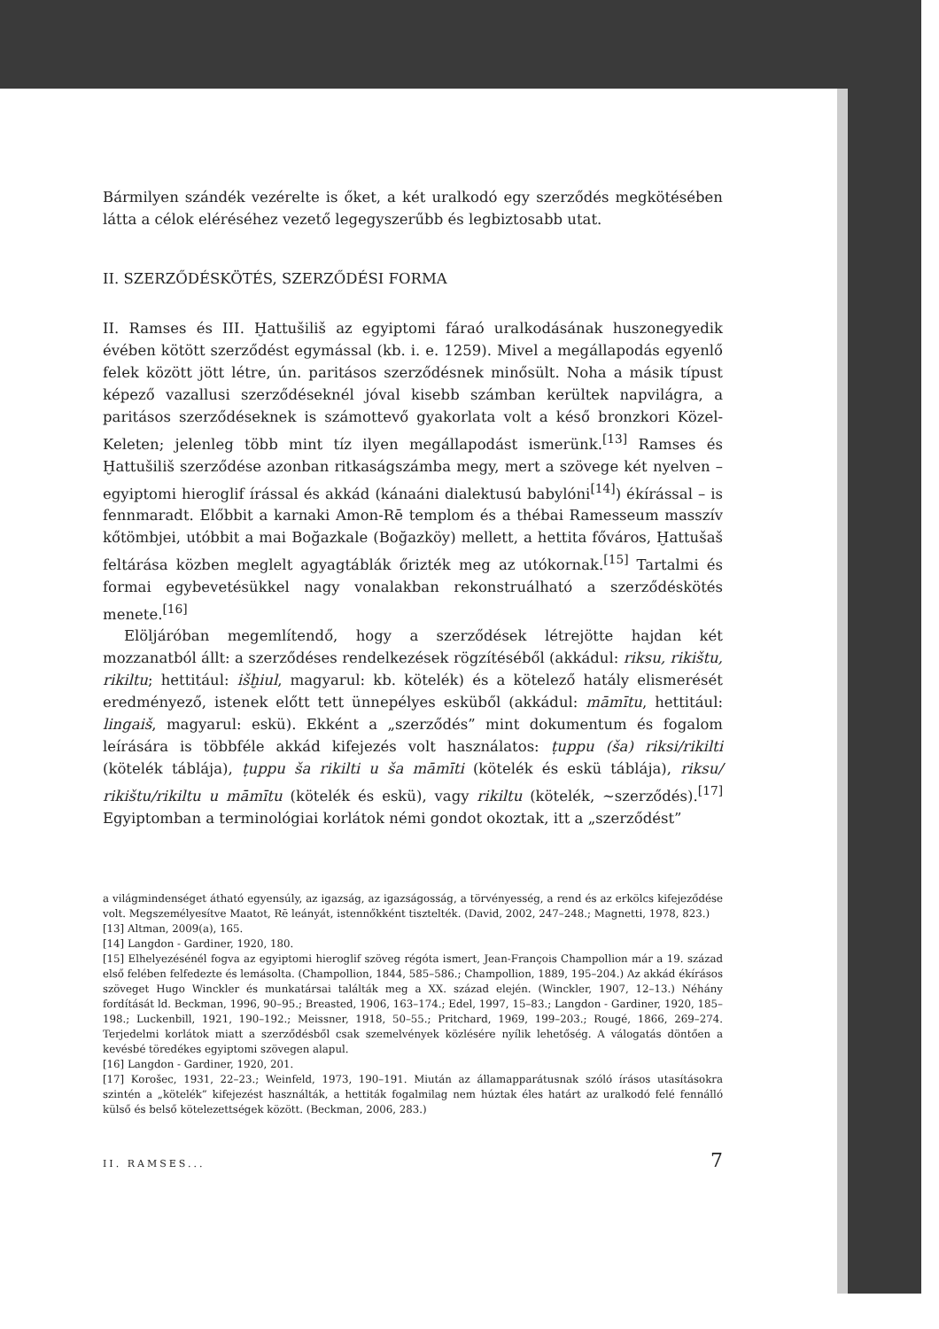Bármilyen szándék vezérelte is őket, a két uralkodó egy szerződés megkötésében látta a célok eléréséhez vezető legegyszerűbb és legbiztosabb utat.
II. SZERZŐDÉSKÖTÉS, SZERZŐDÉSI FORMA
II. Ramses és III. Ḫattušiliš az egyiptomi fáraó uralkodásának huszonegyedik évében kötött szerződést egymással (kb. i. e. 1259). Mivel a megállapodás egyenlő felek között jött létre, ún. paritásos szerződésnek minősült. Noha a másik típust képező vazallusi szerződéseknél jóval kisebb számban kerültek napvilágra, a paritásos szerződéseknek is számottevő gyakorlata volt a késő bronzkori Közel-Keleten; jelenleg több mint tíz ilyen megállapodást ismerünk.<sup>[13]</sup> Ramses és Ḫattušiliš szerződése azonban ritkaságszámba megy, mert a szövege két nyelven – egyiptomi hieroglif írással és akkád (kánaáni dialektusú babylóni<sup>[14]</sup>) ékírással – is fennmaradt. Előbbit a karnaki Amon-Rē templom és a thébai Ramesseum masszív kőtömbjei, utóbbit a mai Boğazkale (Boğazköy) mellett, a hettita főváros, Ḫattušaš feltárása közben meglelt agyagtáblák őrizték meg az utókornak.<sup>[15]</sup> Tartalmi és formai egybevetésükkel nagy vonalakban rekonstruálható a szerződéskötés menete.<sup>[16]</sup>
Elöljáróban megemlítendő, hogy a szerződések létrejötte hajdan két mozzanatból állt: a szerződéses rendelkezések rögzítéséből (akkádul: riksu, rikištu, rikiltu; hettitául: išḫiul, magyarul: kb. kötelék) és a kötelező hatály elismerését eredményező, istenek előtt tett ünnepélyes esküből (akkádul: māmītu, hettitául: lingaiš, magyarul: eskü). Ekként a „szerződés” mint dokumentum és fogalom leírására is többféle akkád kifejezés volt használatos: ṭuppu (ša) riksi/rikilti (kötelék táblája), ṭuppu ša rikilti u ša māmīti (kötelék és eskü táblája), riksu/ rikištu/rikiltu u māmītu (kötelék és eskü), vagy rikiltu (kötelék, ~szerződés).<sup>[17]</sup> Egyiptomban a terminológiai korlátok némi gondot okoztak, itt a „szerződést”
a világmindenséget átható egyensúly, az igazság, az igazságosság, a törvényesség, a rend és az erkölcs kifejeződése volt. Megszemélyesítve Maatot, Rē leányát, istennőkként tisztelték. (David, 2002, 247–248.; Magnetti, 1978, 823.)
[13] Altman, 2009(a), 165.
[14] Langdon - Gardiner, 1920, 180.
[15] Elhelyezésénél fogva az egyiptomi hieroglif szöveg régóta ismert, Jean-François Champollion már a 19. század első felében felfedezte és lemásolta. (Champollion, 1844, 585–586.; Champollion, 1889, 195–204.) Az akkád ékírásos szöveget Hugo Winckler és munkatársai találták meg a XX. század elején. (Winckler, 1907, 12–13.) Néhány fordítását ld. Beckman, 1996, 90–95.; Breasted, 1906, 163–174.; Edel, 1997, 15–83.; Langdon - Gardiner, 1920, 185–198.; Luckenbill, 1921, 190–192.; Meissner, 1918, 50–55.; Pritchard, 1969, 199–203.; Rougé, 1866, 269–274. Terjedelmi korlátok miatt a szerződésből csak szemelvények közlésére nyílik lehetőség. A válogatás döntően a kevésbé töredékes egyiptomi szövegen alapul.
[16] Langdon - Gardiner, 1920, 201.
[17] Korošec, 1931, 22–23.; Weinfeld, 1973, 190–191. Miután az államapparátusnak szóló írásos utasításokra szintén a „kötelék” kifejezést használták, a hettiták fogalmilag nem húztak éles határt az uralkodó felé fennálló külső és belső kötelezettségek között. (Beckman, 2006, 283.)
II. RAMSES... 7